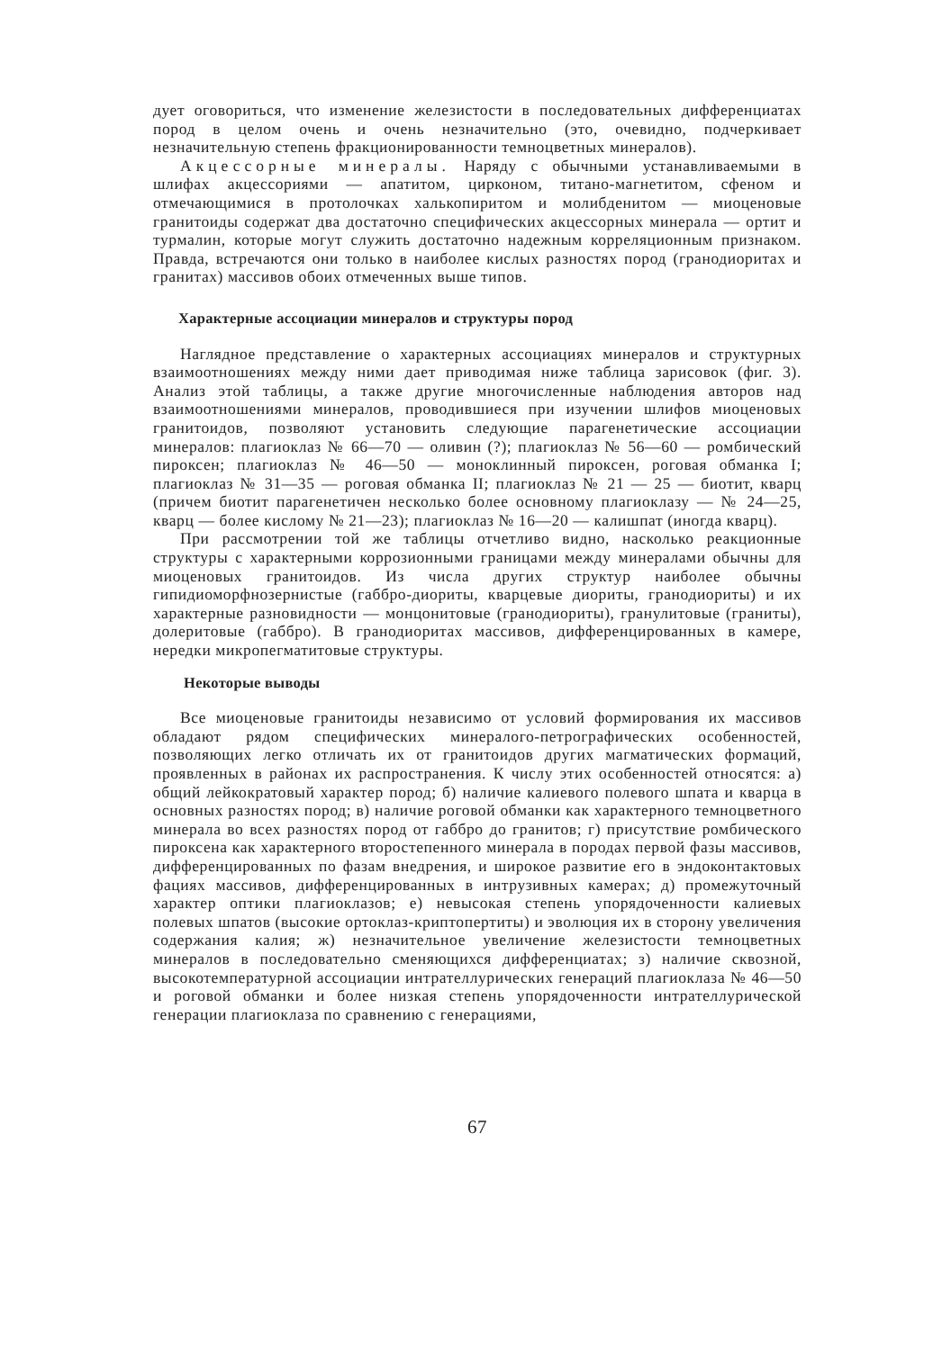дует оговориться, что изменение железистости в последовательных дифференциатах пород в целом очень и очень незначительно (это, очевидно, подчеркивает незначительную степень фракционированности темноцветных минералов).
Акцессорные минералы. Наряду с обычными устанавливаемыми в шлифах акцессориями — апатитом, цирконом, титано-магнетитом, сфеном и отмечающимися в протолочках халькопиритом и молибденитом — миоценовые гранитоиды содержат два достаточно специфических акцессорных минерала — ортит и турмалин, которые могут служить достаточно надежным корреляционным признаком. Правда, встречаются они только в наиболее кислых разностях пород (гранодиоритах и гранитах) массивов обоих отмеченных выше типов.
Характерные ассоциации минералов и структуры пород
Наглядное представление о характерных ассоциациях минералов и структурных взаимоотношениях между ними дает приводимая ниже таблица зарисовок (фиг. 3). Анализ этой таблицы, а также другие многочисленные наблюдения авторов над взаимоотношениями минералов, проводившиеся при изучении шлифов миоценовых гранитоидов, позволяют установить следующие парагенетические ассоциации минералов: плагиоклаз № 66—70 — оливин (?); плагиоклаз № 56—60 — ромбический пироксен; плагиоклаз № 46—50 — моноклинный пироксен, роговая обманка I; плагиоклаз № 31—35 — роговая обманка II; плагиоклаз № 21 — 25 — биотит, кварц (причем биотит парагенетичен несколько более основному плагиоклазу — № 24—25, кварц — более кислому № 21—23); плагиоклаз № 16—20 — калишпат (иногда кварц).
При рассмотрении той же таблицы отчетливо видно, насколько реакционные структуры с характерными коррозионными границами между минералами обычны для миоценовых гранитоидов. Из числа других структур наиболее обычны гипидиоморфнозернистые (габбро-диориты, кварцевые диориты, гранодиориты) и их характерные разновидности — монцонитовые (гранодиориты), гранулитовые (граниты), долеритовые (габбро). В гранодиоритах массивов, дифференцированных в камере, нередки микропегматитовые структуры.
Некоторые выводы
Все миоценовые гранитоиды независимо от условий формирования их массивов обладают рядом специфических минералого-петрографических особенностей, позволяющих легко отличать их от гранитоидов других магматических формаций, проявленных в районах их распространения. К числу этих особенностей относятся: а) общий лейкократовый характер пород; б) наличие калиевого полевого шпата и кварца в основных разностях пород; в) наличие роговой обманки как характерного темноцветного минерала во всех разностях пород от габбро до гранитов; г) присутствие ромбического пироксена как характерного второстепенного минерала в породах первой фазы массивов, дифференцированных по фазам внедрения, и широкое развитие его в эндоконтактовых фациях массивов, дифференцированных в интрузивных камерах; д) промежуточный характер оптики плагиоклазов; е) невысокая степень упорядоченности калиевых полевых шпатов (высокие ортоклаз-криптопертиты) и эволюция их в сторону увеличения содержания калия; ж) незначительное увеличение железистости темноцветных минералов в последовательно сменяющихся дифференциатах; з) наличие сквозной, высокотемпературной ассоциации интрателлурических генераций плагиоклаза № 46—50 и роговой обманки и более низкая степень упорядоченности интрателлурической генерации плагиоклаза по сравнению с генерациями,
67